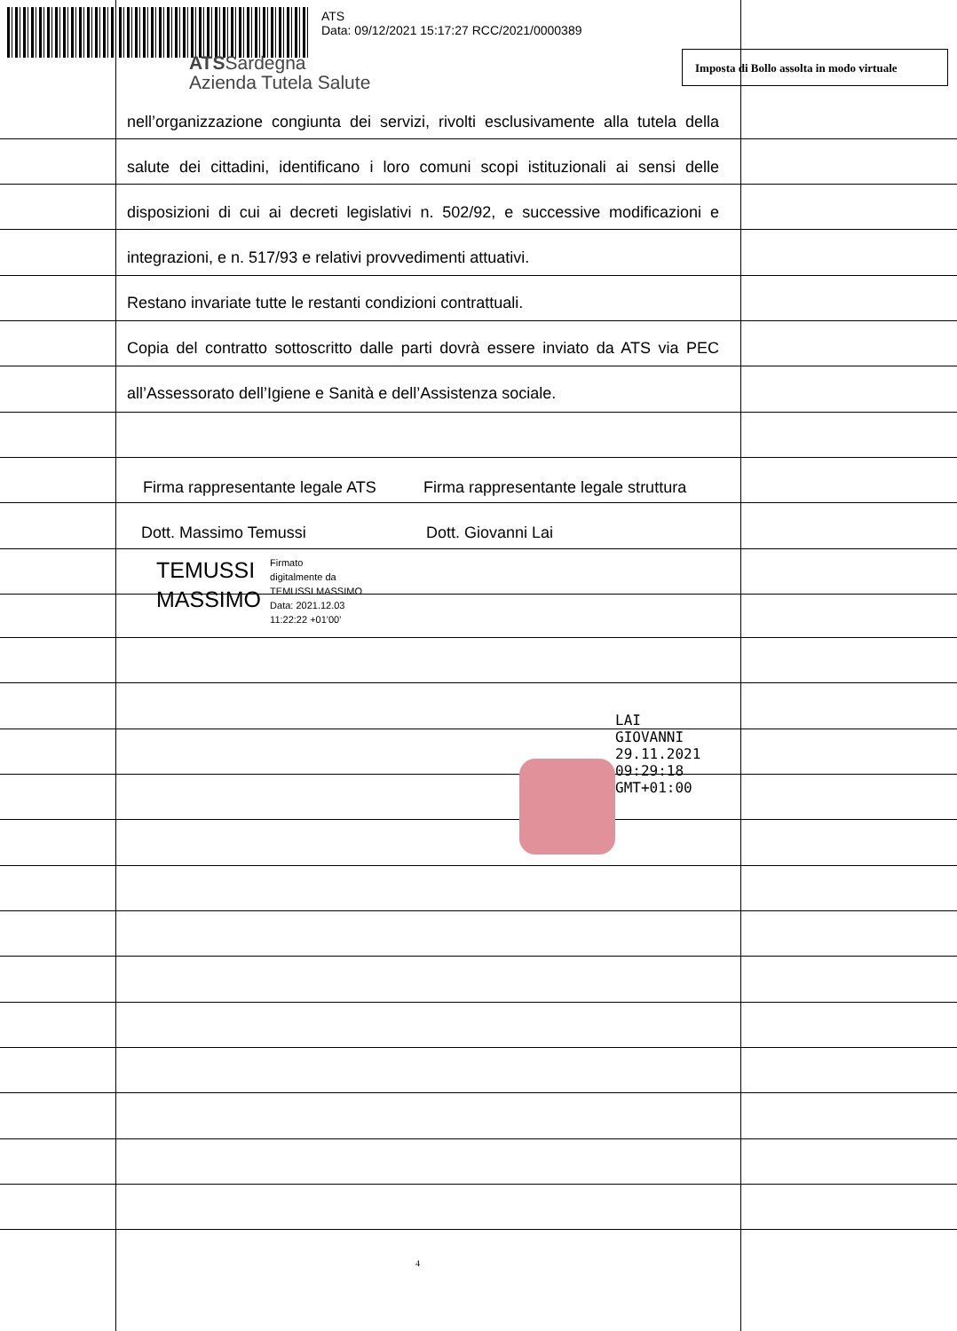ATS
Data: 09/12/2021 15:17:27 RCC/2021/0000389
ATSSardegna
Azienda Tutela Salute
Imposta di Bollo assolta in modo virtuale
nell’organizzazione congiunta dei servizi, rivolti esclusivamente alla tutela della
salute dei cittadini, identificano i loro comuni scopi istituzionali ai sensi delle
disposizioni di cui ai decreti legislativi n. 502/92, e successive modificazioni e
integrazioni, e n. 517/93 e relativi provvedimenti attuativi.
Restano invariate tutte le restanti condizioni contrattuali.
Copia del contratto sottoscritto dalle parti dovrà essere inviato da ATS via PEC
all’Assessorato dell’Igiene e Sanità e dell’Assistenza sociale.
Firma rappresentante legale ATS Firma rappresentante legale struttura
Dott. Massimo Temussi Dott. Giovanni Lai
TEMUSSI
MASSIMO
Firmato
digitalmente da
TEMUSSI MASSIMO
Data: 2021.12.03
11:22:22 +01'00'
LAI
GIOVANNI
29.11.2021
09:29:18
GMT+01:00
4